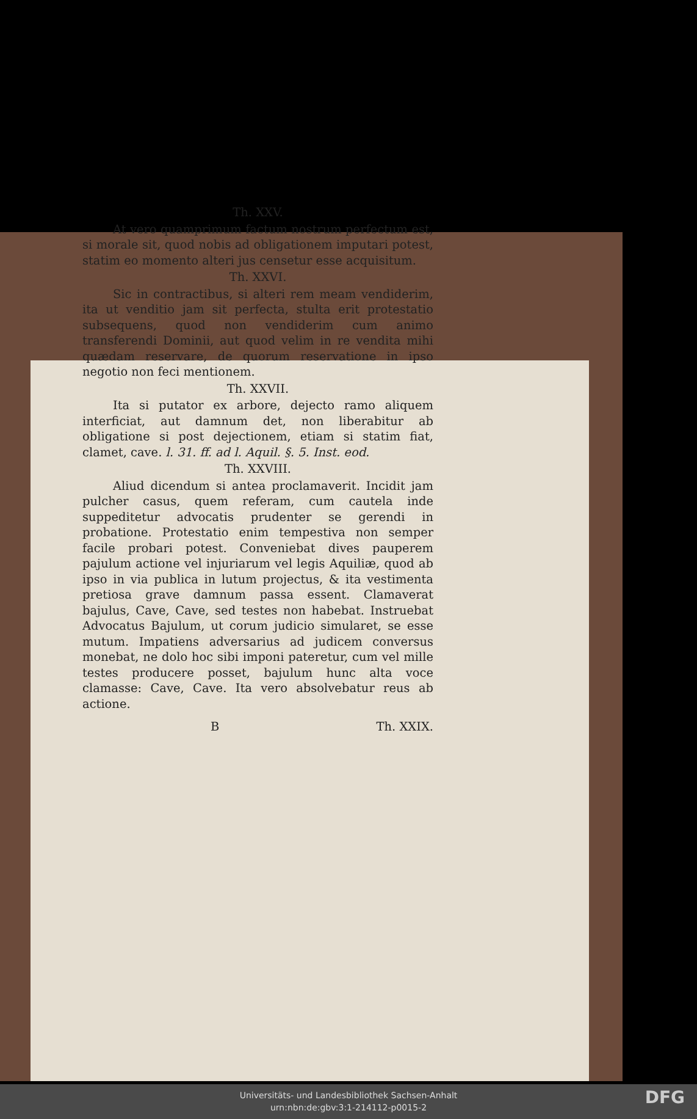Th. XXV.
At vero quamprimum factum nostrum perfectum est, si morale sit, quod nobis ad obligationem imputari potest, statim eo momento alteri jus censetur esse acquisitum.
Th. XXVI.
Sic in contractibus, si alteri rem meam vendiderim, ita ut venditio jam sit perfecta, stulta erit protestatio subsequens, quod non vendiderim cum animo transferendi Dominii, aut quod velim in re vendita mihi quædam reservare, de quorum reservatione in ipso negotio non feci mentionem.
Th. XXVII.
Ita si putator ex arbore, dejecto ramo aliquem interficiat, aut damnum det, non liberabitur ab obligatione si post dejectionem, etiam si statim fiat, clamet, cave. l. 31. ff. ad l. Aquil. §. 5. Inst. eod.
Th. XXVIII.
Aliud dicendum si antea proclamaverit. Incidit jam pulcher casus, quem referam, cum cautela inde suppeditetur advocatis prudenter se gerendi in probatione. Protestatio enim tempestiva non semper facile probari potest. Conveniebat dives pauperem pajulum actione vel injuriarum vel legis Aquiliæ, quod ab ipso in via publica in lutum projectus, & ita vestimenta pretiosa grave damnum passa essent. Clamaverat bajulus, Cave, Cave, sed testes non habebat. Instruebat Advocatus Bajulum, ut corum judicio simularet, se esse mutum. Impatiens adversarius ad judicem conversus monebat, ne dolo hoc sibi imponi pateretur, cum vel mille testes producere posset, bajulum hunc alta voce clamasse: Cave, Cave. Ita vero absolvebatur reus ab actione.
B Th. XXIX.
Universitäts- und Landesbibliothek Sachsen-Anhalt
urn:nbn:de:gbv:3:1-214112-p0015-2
DFG